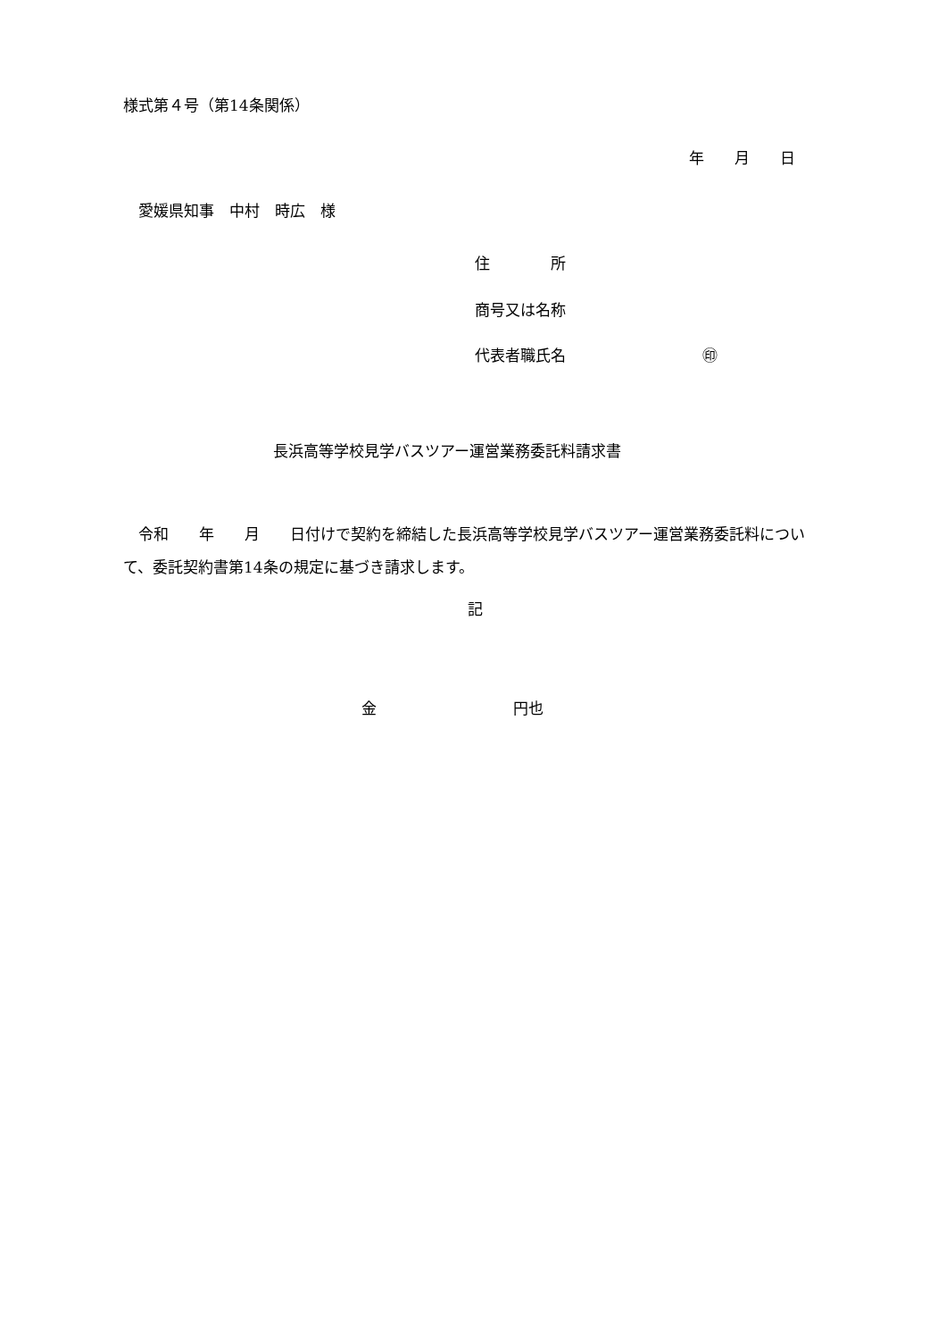様式第４号（第14条関係）
年　　月　　日
　愛媛県知事　中村　時広　様
住　　　　所
商号又は名称
代表者職氏名　　　　　　　　　㊞
長浜高等学校見学バスツアー運営業務委託料請求書
　令和　　年　　月　　日付けで契約を締結した長浜高等学校見学バスツアー運営業務委託料について、委託契約書第14条の規定に基づき請求します。
記
金　　　　　　　　　円也